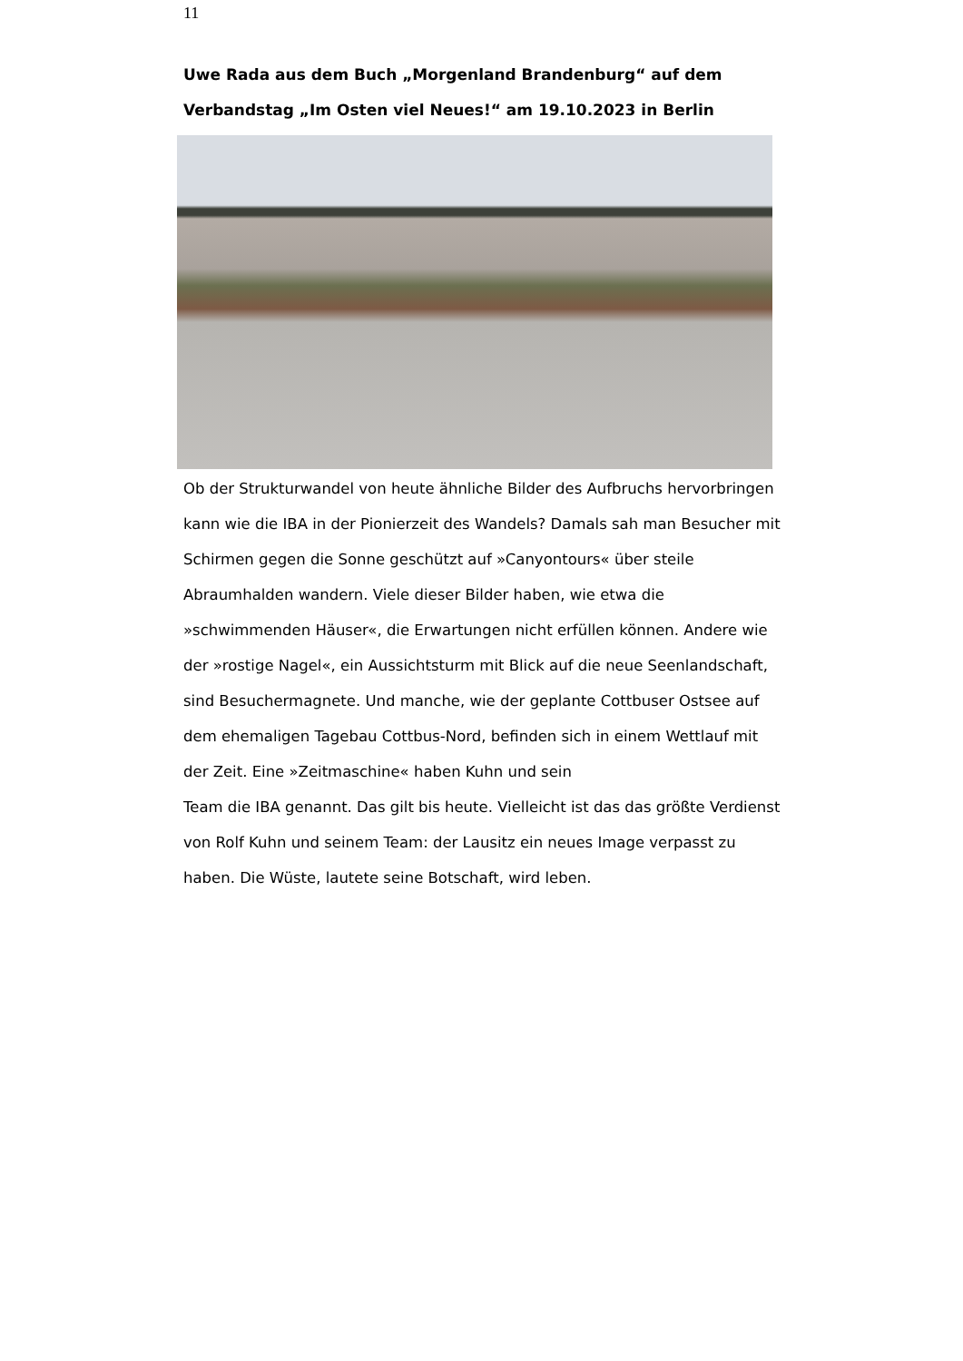11
Uwe Rada aus dem Buch „Morgenland Brandenburg“ auf dem Verbandstag „Im Osten viel Neues!“ am 19.10.2023 in Berlin
Ob der Strukturwandel von heute ähnliche Bilder des Aufbruchs hervorbringen kann wie die IBA in der Pionierzeit des Wandels? Damals sah man Besucher mit Schirmen gegen die Sonne geschützt auf »Canyontours« über steile Abraumhalden wandern. Viele dieser Bilder haben, wie etwa die »schwimmenden Häuser«, die Erwartungen nicht erfüllen können. Andere wie der »rostige Nagel«, ein Aussichtsturm mit Blick auf die neue Seenlandschaft, sind Besuchermagnete. Und manche, wie der geplante Cottbuser Ostsee auf dem ehemaligen Tagebau Cottbus-Nord, befinden sich in einem Wettlauf mit der Zeit. Eine »Zeitmaschine« haben Kuhn und sein
Team die IBA genannt. Das gilt bis heute. Vielleicht ist das das größte Verdienst von Rolf Kuhn und seinem Team: der Lausitz ein neues Image verpasst zu haben. Die Wüste, lautete seine Botschaft, wird leben.